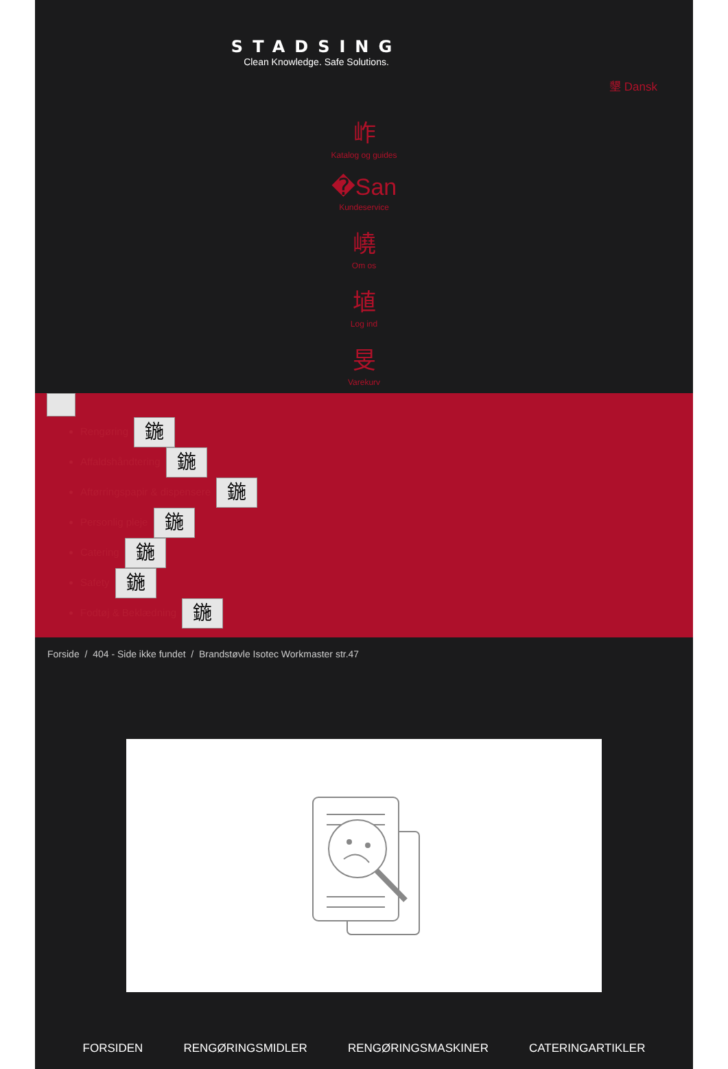STADSING
Clean Knowledge. Safe Solutions.
墾 Dansk
岞
Katalog og guides
�San
Kundeservice
嶢
Om os
埴
Log ind
旻
Varekurv
Rengøring 鍦
Affaldshåndtering 鍦
Aftørringspapir & dispensere 鍦
Personlig pleje 鍦
Catering 鍦
Safety 鍦
Fodtøj & Beklædning 鍦
Forside / 404 - Side ikke fundet / Brandstøvle Isotec Workmaster str.47
FORSIDEN RENGØRINGSMIDLER RENGØRINGSMASKINER CATERINGARTIKLER